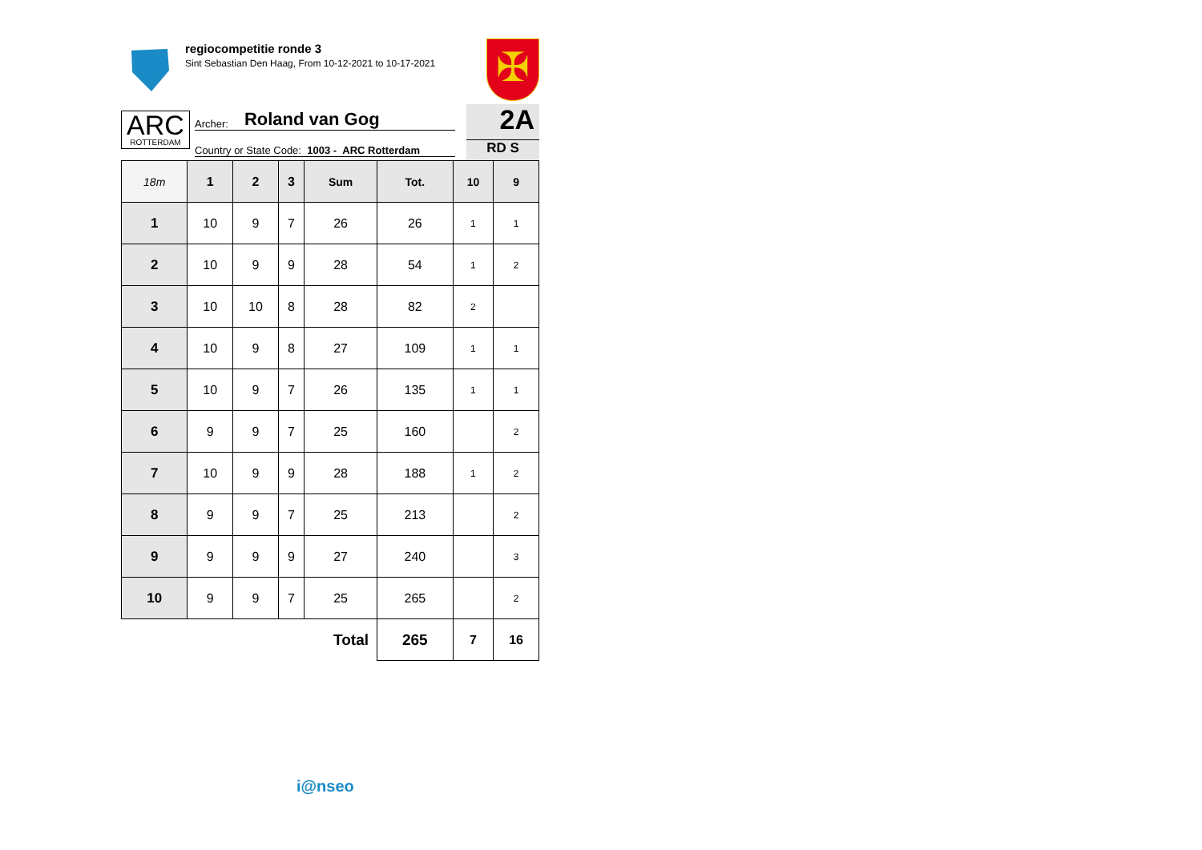regiocompetitie ronde 3
Sint Sebastian Den Haag, From 10-12-2021 to 10-17-2021
✠
ARC
ROTTERDAM
Archer: Roland van Gog
Country or State Code: 1003 - ARC Rotterdam
2A
RD S
| 18m | 1 | 2 | 3 | Sum | Tot. | 10 | 9 |
| --- | --- | --- | --- | --- | --- | --- | --- |
| 1 | 10 | 9 | 7 | 26 | 26 | 1 | 1 |
| 2 | 10 | 9 | 9 | 28 | 54 | 1 | 2 |
| 3 | 10 | 10 | 8 | 28 | 82 | 2 | |
| 4 | 10 | 9 | 8 | 27 | 109 | 1 | 1 |
| 5 | 10 | 9 | 7 | 26 | 135 | 1 | 1 |
| 6 | 9 | 9 | 7 | 25 | 160 | | 2 |
| 7 | 10 | 9 | 9 | 28 | 188 | 1 | 2 |
| 8 | 9 | 9 | 7 | 25 | 213 | | 2 |
| 9 | 9 | 9 | 9 | 27 | 240 | | 3 |
| 10 | 9 | 9 | 7 | 25 | 265 | | 2 |
| Total | | | | | 265 | 7 | 16 |
i@nseo